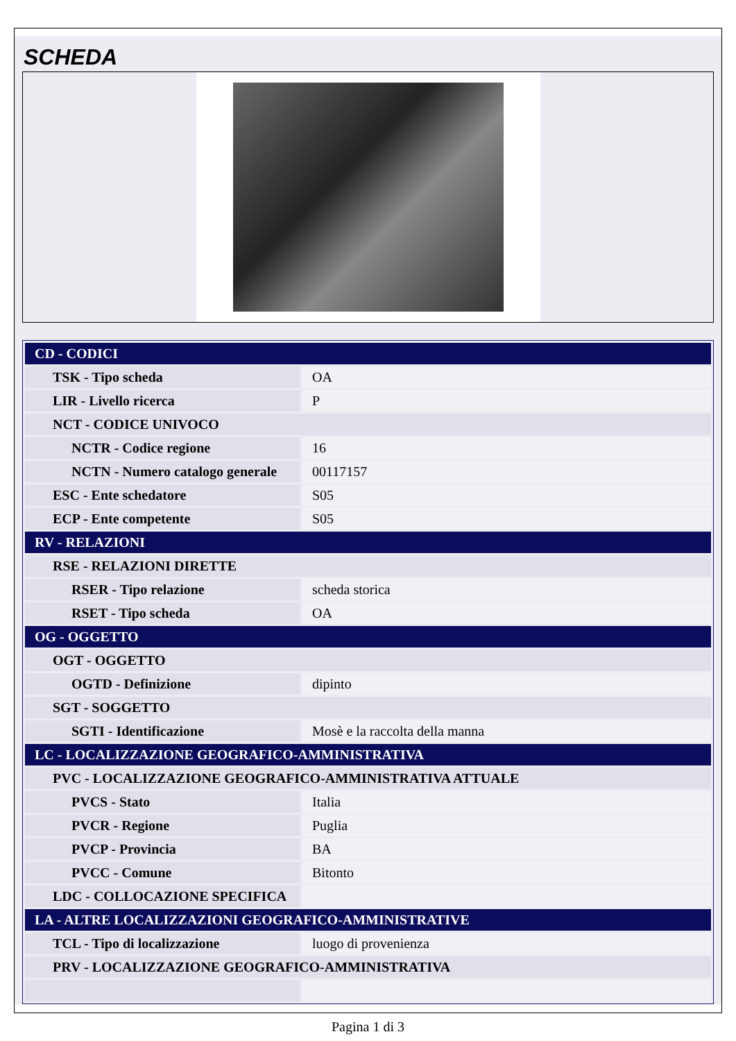SCHEDA
| CD - CODICI | |
| TSK - Tipo scheda | OA |
| LIR - Livello ricerca | P |
| NCT - CODICE UNIVOCO | |
| NCTR - Codice regione | 16 |
| NCTN - Numero catalogo generale | 00117157 |
| ESC - Ente schedatore | S05 |
| ECP - Ente competente | S05 |
| RV - RELAZIONI | |
| RSE - RELAZIONI DIRETTE | |
| RSER - Tipo relazione | scheda storica |
| RSET - Tipo scheda | OA |
| OG - OGGETTO | |
| OGT - OGGETTO | |
| OGTD - Definizione | dipinto |
| SGT - SOGGETTO | |
| SGTI - Identificazione | Mosè e la raccolta della manna |
| LC - LOCALIZZAZIONE GEOGRAFICO-AMMINISTRATIVA | |
| PVC - LOCALIZZAZIONE GEOGRAFICO-AMMINISTRATIVA ATTUALE | |
| PVCS - Stato | Italia |
| PVCR - Regione | Puglia |
| PVCP - Provincia | BA |
| PVCC - Comune | Bitonto |
| LDC - COLLOCAZIONE SPECIFICA | |
| LA - ALTRE LOCALIZZAZIONI GEOGRAFICO-AMMINISTRATIVE | |
| TCL - Tipo di localizzazione | luogo di provenienza |
| PRV - LOCALIZZAZIONE GEOGRAFICO-AMMINISTRATIVA | |
Pagina 1 di 3